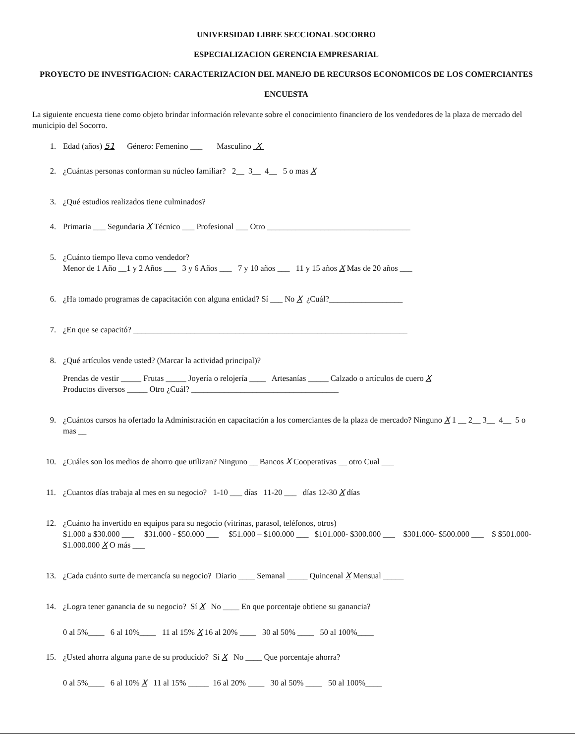UNIVERSIDAD LIBRE SECCIONAL SOCORRO
ESPECIALIZACION GERENCIA EMPRESARIAL
PROYECTO DE INVESTIGACION: CARACTERIZACION DEL MANEJO DE RECURSOS ECONOMICOS DE LOS COMERCIANTES
ENCUESTA
La siguiente encuesta tiene como objeto brindar información relevante sobre el conocimiento financiero de los vendedores de la plaza de mercado del municipio del Socorro.
1. Edad (años) 51 Género: Femenino ___ Masculino X
2. ¿Cuántas personas conforman su núcleo familiar? 2__ 3__ 4__ 5 o mas X
3. ¿Qué estudios realizados tiene culminados?
4. Primaria ___ Segundaria X Técnico ___ Profesional ___ Otro ___________________________________
5. ¿Cuánto tiempo lleva como vendedor?
Menor de 1 Año __1 y 2 Años ___ 3 y 6 Años ___ 7 y 10 años ___ 11 y 15 años X Mas de 20 años ___
6. ¿Ha tomado programas de capacitación con alguna entidad? Sí ___ No X ¿Cuál?__________________
7. ¿En que se capacitó? ___________________________________________________________________
8. ¿Qué artículos vende usted? (Marcar la actividad principal)?
Prendas de vestir _____ Frutas _____ Joyería o relojería ____ Artesanías _____ Calzado o artículos de cuero X
Productos diversos _____ Otro ¿Cuál? ____________________________________
9. ¿Cuántos cursos ha ofertado la Administración en capacitación a los comerciantes de la plaza de mercado? Ninguno X 1 __ 2__ 3__ 4__ 5 o mas __
10. ¿Cuáles son los medios de ahorro que utilizan? Ninguno __ Bancos X Cooperativas __ otro Cual ___
11. ¿Cuantos días trabaja al mes en su negocio? 1-10 ___ días 11-20 ___ días 12-30 X días
12. ¿Cuánto ha invertido en equipos para su negocio (vitrinas, parasol, teléfonos, otros)
$1.000 a $30.000 ___ $31.000 - $50.000 ___ $51.000 – $100.000 ___ $101.000- $300.000 ___ $301.000- $500.000 ___ $ $501.000- $1.000.000 X O más ___
13. ¿Cada cuánto surte de mercancía su negocio? Diario ____ Semanal _____ Quincenal X Mensual _____
14. ¿Logra tener ganancia de su negocio? Sí X No ____ En que porcentaje obtiene su ganancia?
0 al 5%____ 6 al 10%____ 11 al 15% X 16 al 20% ____ 30 al 50% ____ 50 al 100%____
15. ¿Usted ahorra alguna parte de su producido? Sí X No ____ Que porcentaje ahorra?
0 al 5%____ 6 al 10% X 11 al 15% _____ 16 al 20% ____ 30 al 50% ____ 50 al 100%____